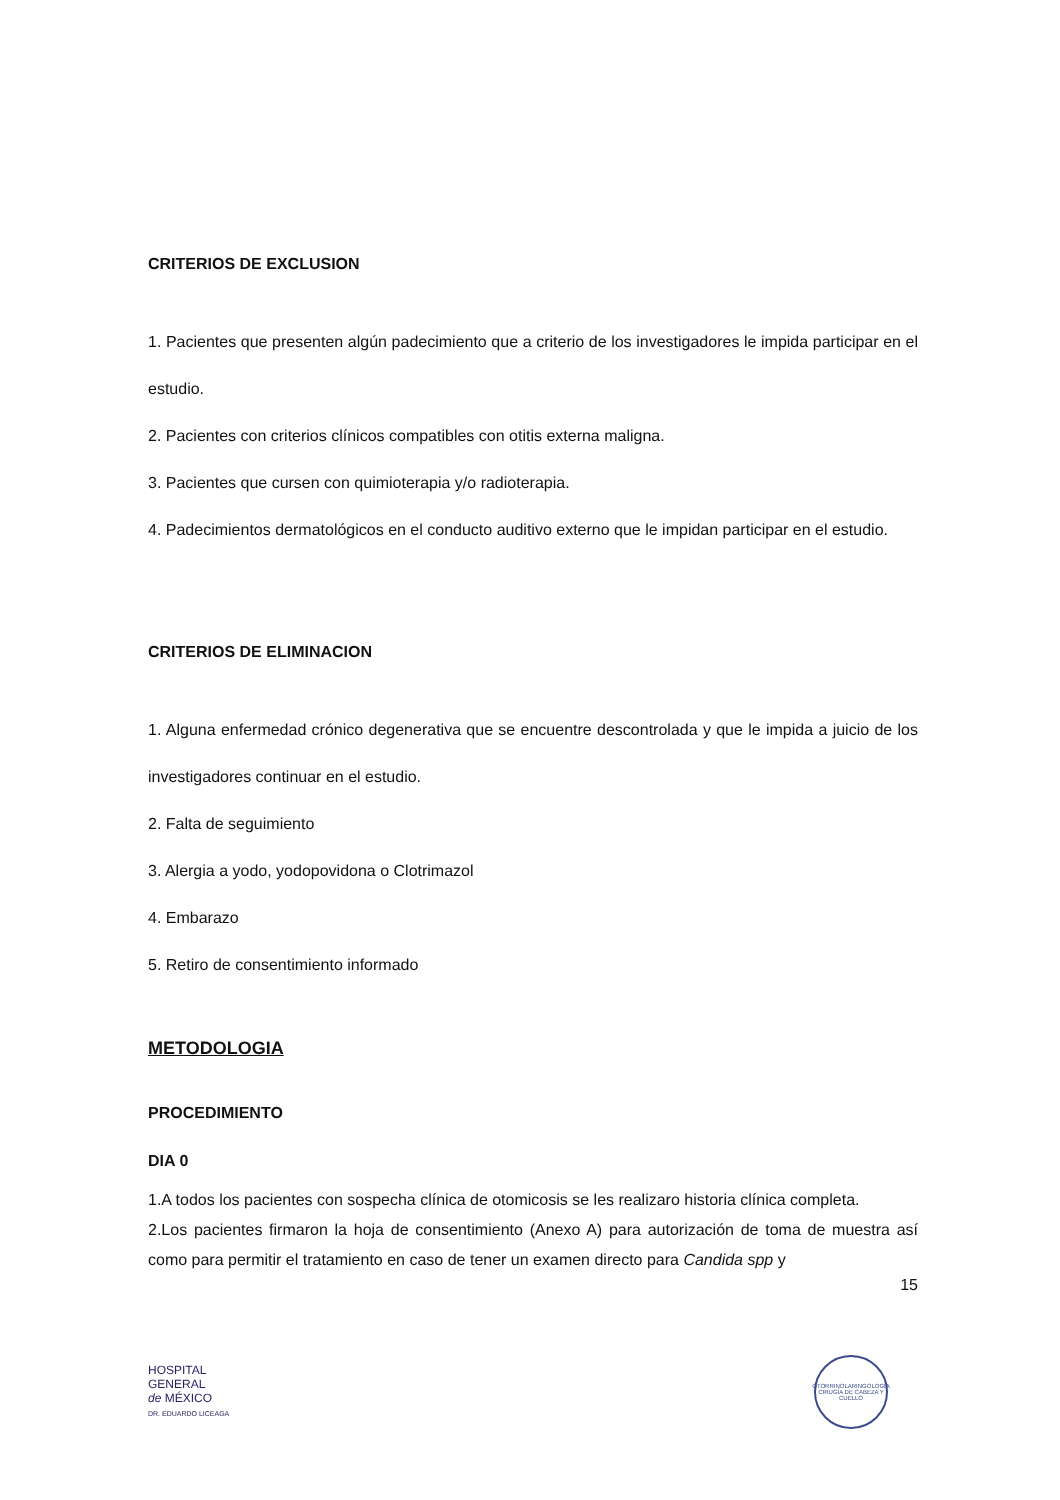CRITERIOS DE EXCLUSION
1. Pacientes que presenten algún padecimiento que a criterio de los investigadores le impida participar en el estudio.
2. Pacientes con criterios clínicos compatibles con otitis externa maligna.
3. Pacientes que cursen con quimioterapia y/o radioterapia.
4. Padecimientos dermatológicos en el conducto auditivo externo que le impidan participar en el estudio.
CRITERIOS DE ELIMINACION
1. Alguna enfermedad crónico degenerativa que se encuentre descontrolada y que le impida a juicio de los investigadores continuar en el estudio.
2. Falta de seguimiento
3. Alergia a yodo, yodopovidona o Clotrimazol
4. Embarazo
5. Retiro de consentimiento informado
METODOLOGIA
PROCEDIMIENTO
DIA 0
1.A todos los pacientes con sospecha clínica de otomicosis se les realizaro historia clínica completa.
2.Los pacientes firmaron la hoja de consentimiento (Anexo A) para autorización de toma de muestra así como para permitir el tratamiento en caso de tener un examen directo para Candida spp y
15
HOSPITAL
GENERAL
de MÉXICO
DR. EDUARDO LICEAGA
OTORRINOLARINGOLOGÍA
CIRUGÍA DE CABEZA Y CUELLO